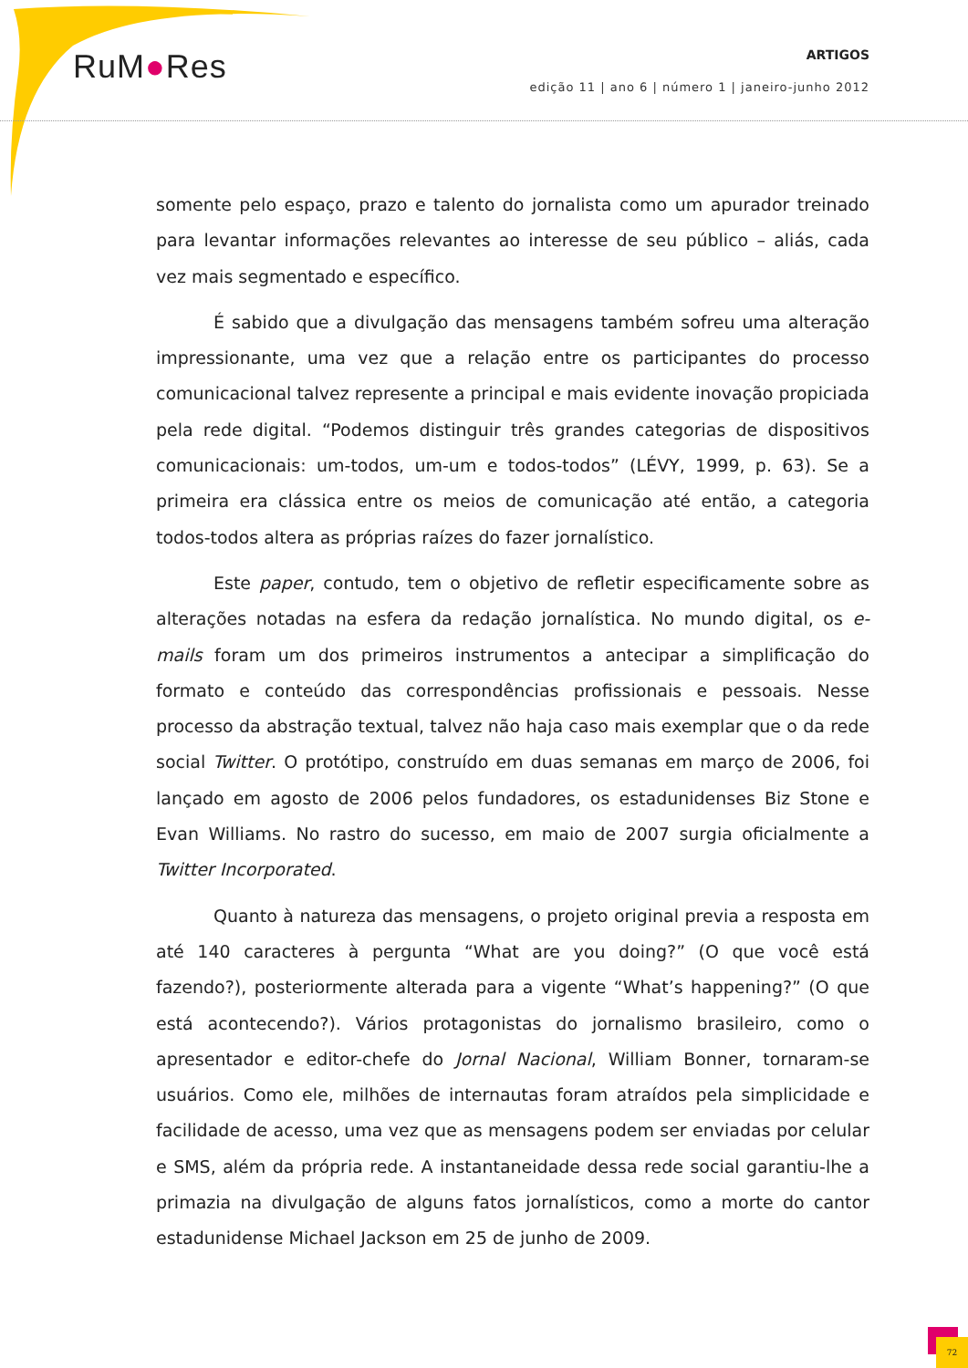RuM●Res
ARTIGOS
edição 11 | ano 6 | número 1 | janeiro-junho 2012
somente pelo espaço, prazo e talento do jornalista como um apurador treinado para levantar informações relevantes ao interesse de seu público – aliás, cada vez mais segmentado e específico.
É sabido que a divulgação das mensagens também sofreu uma alteração impressionante, uma vez que a relação entre os participantes do processo comunicacional talvez represente a principal e mais evidente inovação propiciada pela rede digital. “Podemos distinguir três grandes categorias de dispositivos comunicacionais: um-todos, um-um e todos-todos” (LÉVY, 1999, p. 63). Se a primeira era clássica entre os meios de comunicação até então, a categoria todos-todos altera as próprias raízes do fazer jornalístico.
Este paper, contudo, tem o objetivo de refletir especificamente sobre as alterações notadas na esfera da redação jornalística. No mundo digital, os e-mails foram um dos primeiros instrumentos a antecipar a simplificação do formato e conteúdo das correspondências profissionais e pessoais. Nesse processo da abstração textual, talvez não haja caso mais exemplar que o da rede social Twitter. O protótipo, construído em duas semanas em março de 2006, foi lançado em agosto de 2006 pelos fundadores, os estadunidenses Biz Stone e Evan Williams. No rastro do sucesso, em maio de 2007 surgia oficialmente a Twitter Incorporated.
Quanto à natureza das mensagens, o projeto original previa a resposta em até 140 caracteres à pergunta “What are you doing?” (O que você está fazendo?), posteriormente alterada para a vigente “What’s happening?” (O que está acontecendo?). Vários protagonistas do jornalismo brasileiro, como o apresentador e editor-chefe do Jornal Nacional, William Bonner, tornaram-se usuários. Como ele, milhões de internautas foram atraídos pela simplicidade e facilidade de acesso, uma vez que as mensagens podem ser enviadas por celular e SMS, além da própria rede. A instantaneidade dessa rede social garantiu-lhe a primazia na divulgação de alguns fatos jornalísticos, como a morte do cantor estadunidense Michael Jackson em 25 de junho de 2009.
72